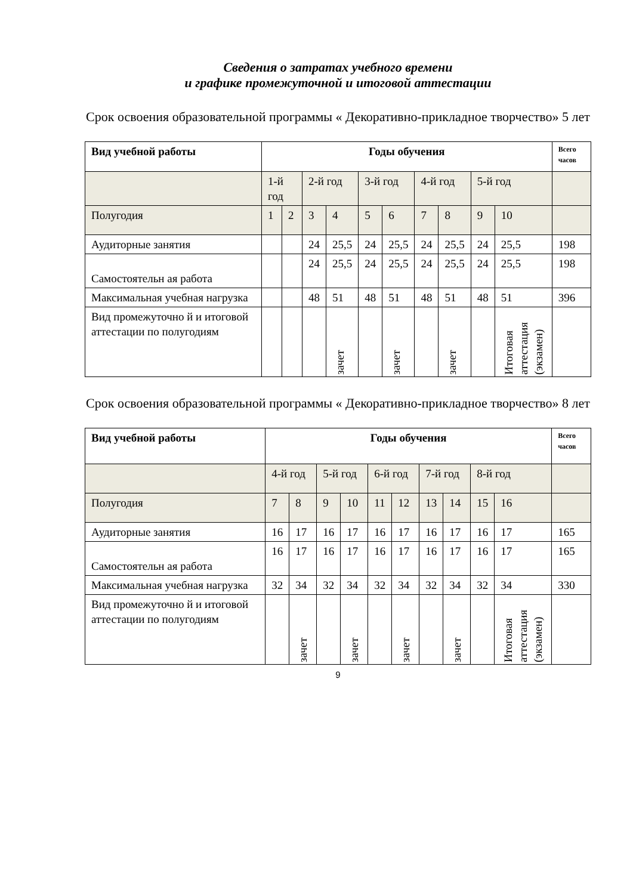Сведения о затратах учебного времени
и графике промежуточной и итоговой аттестации
Срок освоения образовательной программы « Декоративно-прикладное творчество» 5 лет
| Вид учебной работы | Годы обучения | | | | | | | | | | Всего часов |
| --- | --- | --- | --- | --- | --- | --- | --- | --- | --- | --- | --- |
| | 1-й год | | 2-й год | | 3-й год | | 4-й год | | 5-й год | | |
| Полугодия | 1 | 2 | 3 | 4 | 5 | 6 | 7 | 8 | 9 | 10 | |
| Аудиторные занятия | | | 24 | 25,5 | 24 | 25,5 | 24 | 25,5 | 24 | 25,5 | 198 |
| Самостоятельн ая работа | | | 24 | 25,5 | 24 | 25,5 | 24 | 25,5 | 24 | 25,5 | 198 |
| Максимальная учебная нагрузка | | | 48 | 51 | 48 | 51 | 48 | 51 | 48 | 51 | 396 |
| Вид промежуточно й и итоговой аттестации по полугодиям | | | | зачет | | зачет | | зачет | | Итоговая аттестация (экзамен) | |
Срок освоения образовательной программы « Декоративно-прикладное творчество» 8 лет
| Вид учебной работы | Годы обучения | | | | | | | | | | Всего часов |
| --- | --- | --- | --- | --- | --- | --- | --- | --- | --- | --- | --- |
| | 4-й год | | 5-й год | | 6-й год | | 7-й год | | 8-й год | | |
| Полугодия | 7 | 8 | 9 | 10 | 11 | 12 | 13 | 14 | 15 | 16 | |
| Аудиторные занятия | 16 | 17 | 16 | 17 | 16 | 17 | 16 | 17 | 16 | 17 | 165 |
| Самостоятельн ая работа | 16 | 17 | 16 | 17 | 16 | 17 | 16 | 17 | 16 | 17 | 165 |
| Максимальная учебная нагрузка | 32 | 34 | 32 | 34 | 32 | 34 | 32 | 34 | 32 | 34 | 330 |
| Вид промежуточно й и итоговой аттестации по полугодиям | | зачет | | зачет | | зачет | | зачет | | Итоговая аттестация (экзамен) | |
9